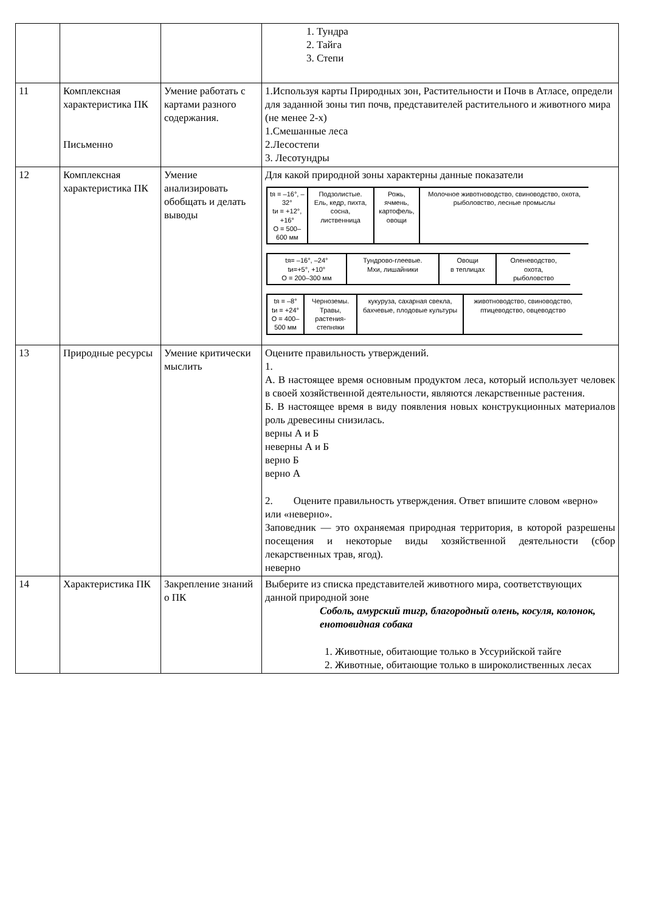| | | | 1. Тундра 2. Тайга 3. Степи |
| 11 | Комплексная характеристика ПК Письменно | Умение работать с картами разного содержания. | 1.Используя карты Природных зон, Растительности и Почв в Атласе, определи для заданной зоны тип почв, представителей растительного и животного мира (не менее 2-х) 1.Смешанные леса 2.Лесостепи 3. Лесотундры |
| 12 | Комплексная характеристика ПК | Умение анализировать обобщать и делать выводы | Для какой природной зоны характерны данные показатели / tя = –16°, –32° tи = +12°, +16° О = 500–600 мм / Подзолистые. Ель, кедр, пихта, сосна, лиственница / Рожь, ячмень, картофель, овощи / Молочное животноводство, свиноводство, охота, рыболовство, лесные промыслы / / tя= –16°, –24° tи=+5°, +10° О = 200–300 мм / Тундрово-глеевые. Мхи, лишайники / Овощи в теплицах / Оленеводство, охота, рыболовство / / tя = –8° tи = +24° О = 400–500 мм / Черноземы. Травы, растения-степняки / кукуруза, сахарная свекла, бахчевые, плодовые культуры / животноводство, свиноводство, птицеводство, овцеводство / |
| 13 | Природные ресурсы | Умение критически мыслить | Оцените правильность утверждений. 1. А. В настоящее время основным продуктом леса, который использует человек в своей хозяйственной деятельности, являются лекарственные растения. Б. В настоящее время в виду появления новых конструкционных материалов роль древесины снизилась. верны А и Б неверны А и Б верно Б верно А 2. Оцените правильность утверждения. Ответ впишите словом «верно» или «неверно». Заповедник — это охраняемая природная территория, в которой разрешены посещения и некоторые виды хозяйственной деятельности (сбор лекарственных трав, ягод). неверно |
| 14 | Характеристика ПК | Закрепление знаний о ПК | Выберите из списка представителей животного мира, соответствующих данной природной зоне Соболь, амурский тигр, благородный олень, косуля, колонок, енотовидная собака 1. Животные, обитающие только в Уссурийской тайге 2. Животные, обитающие только в широколиственных лесах |